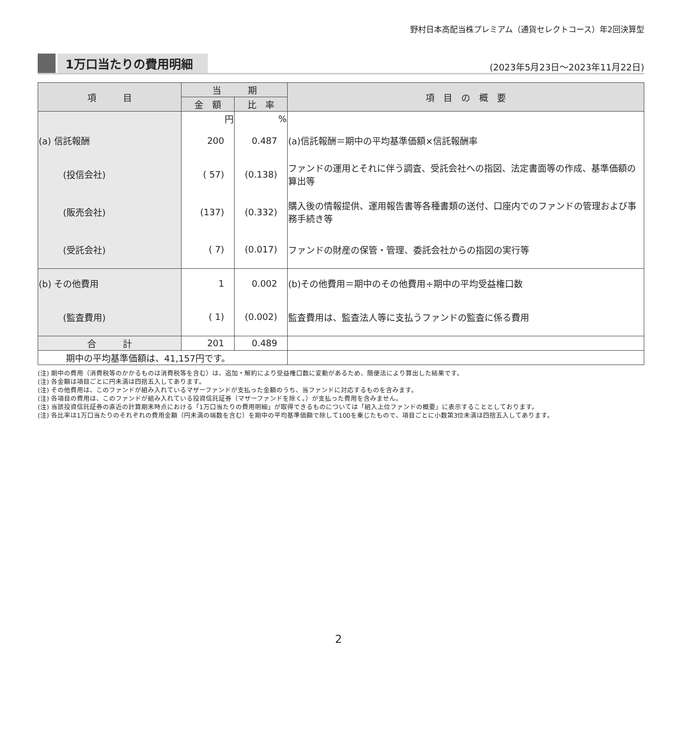野村日本高配当株プレミアム（通貨セレクトコース）年2回決算型
1万口当たりの費用明細
(2023年5月23日～2023年11月22日)
| 項 目 | 当 期 | | 項 目 の 概 要 |
| --- | --- | --- | --- |
| | 金 額 | 比 率 | |
| | 円 | % | |
| (a) 信託報酬 | 200 | 0.487 | (a)信託報酬＝期中の平均基準価額×信託報酬率 |
| (投信会社) | ( 57) | (0.138) | ファンドの運用とそれに伴う調査、受託会社への指図、法定書面等の作成、基準価額の算出等 |
| (販売会社) | (137) | (0.332) | 購入後の情報提供、運用報告書等各種書類の送付、口座内でのファンドの管理および事務手続き等 |
| (受託会社) | ( 7) | (0.017) | ファンドの財産の保管・管理、委託会社からの指図の実行等 |
| (b) その他費用 | 1 | 0.002 | (b)その他費用＝期中のその他費用÷期中の平均受益権口数 |
| (監査費用) | ( 1) | (0.002) | 監査費用は、監査法人等に支払うファンドの監査に係る費用 |
| 合 計 | 201 | 0.489 | |
| 期中の平均基準価額は、41,157円です。 | | | |
(注) 期中の費用（消費税等のかかるものは消費税等を含む）は、追加・解約により受益権口数に変動があるため、簡便法により算出した結果です。
(注) 各金額は項目ごとに円未満は四捨五入してあります。
(注) その他費用は、このファンドが組み入れているマザーファンドが支払った金額のうち、当ファンドに対応するものを含みます。
(注) 各項目の費用は、このファンドが組み入れている投資信託証券（マザーファンドを除く。）が支払った費用を含みません。
(注) 当該投資信託証券の直近の計算期末時点における「1万口当たりの費用明細」が取得できるものについては「組入上位ファンドの概要」に表示することとしております。
(注) 各比率は1万口当たりのそれぞれの費用金額（円未満の端数を含む）を期中の平均基準価額で除して100を乗じたもので、項目ごとに小数第3位未満は四捨五入してあります。
2